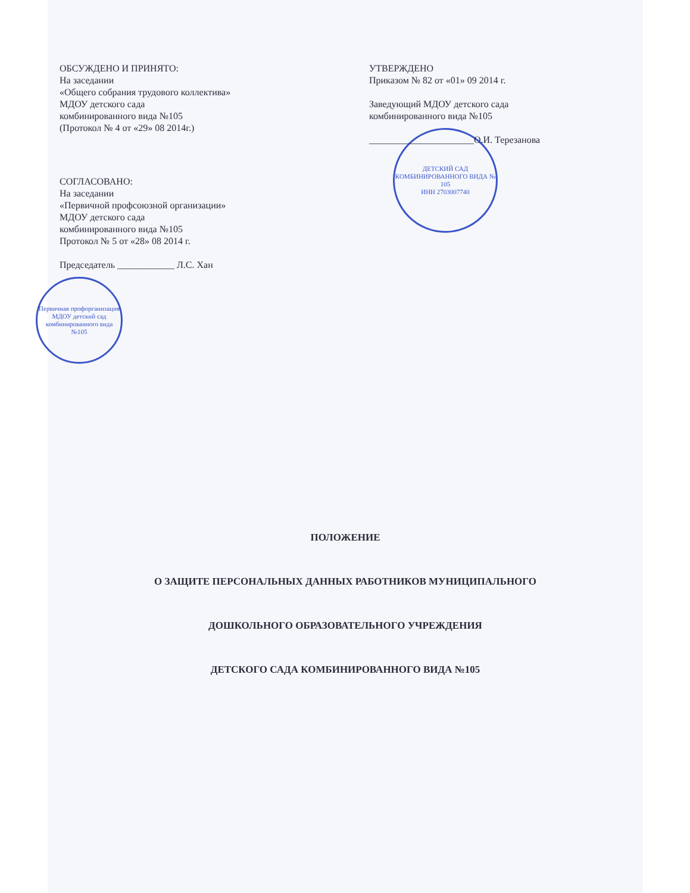ОБСУЖДЕНО И ПРИНЯТО:
На заседании
«Общего собрания трудового коллектива»
МДОУ детского сада
комбинированного вида №105
(Протокол № 4 от «29» 08 2014г.)
СОГЛАСОВАНО:
На заседании
«Первичной профсоюзной организации»
МДОУ детского сада
комбинированного вида №105
Протокол № 5 от «28» 08 2014 г.
Председатель ____________ Л.С. Хан
Первичная профорганизация МДОУ детский сад комбинированного вида №105
УТВЕРЖДЕНО
Приказом № 82 от «01» 09 2014 г.
Заведующий МДОУ детского сада
комбинированного вида №105
______________________О.И. Терезанова
ДЕТСКИЙ САД КОМБИНИРОВАННОГО ВИДА № 105
ИНН 2703007740
ПОЛОЖЕНИЕ
О ЗАЩИТЕ ПЕРСОНАЛЬНЫХ ДАННЫХ РАБОТНИКОВ МУНИЦИПАЛЬНОГО
ДОШКОЛЬНОГО ОБРАЗОВАТЕЛЬНОГО УЧРЕЖДЕНИЯ
ДЕТСКОГО САДА КОМБИНИРОВАННОГО ВИДА №105